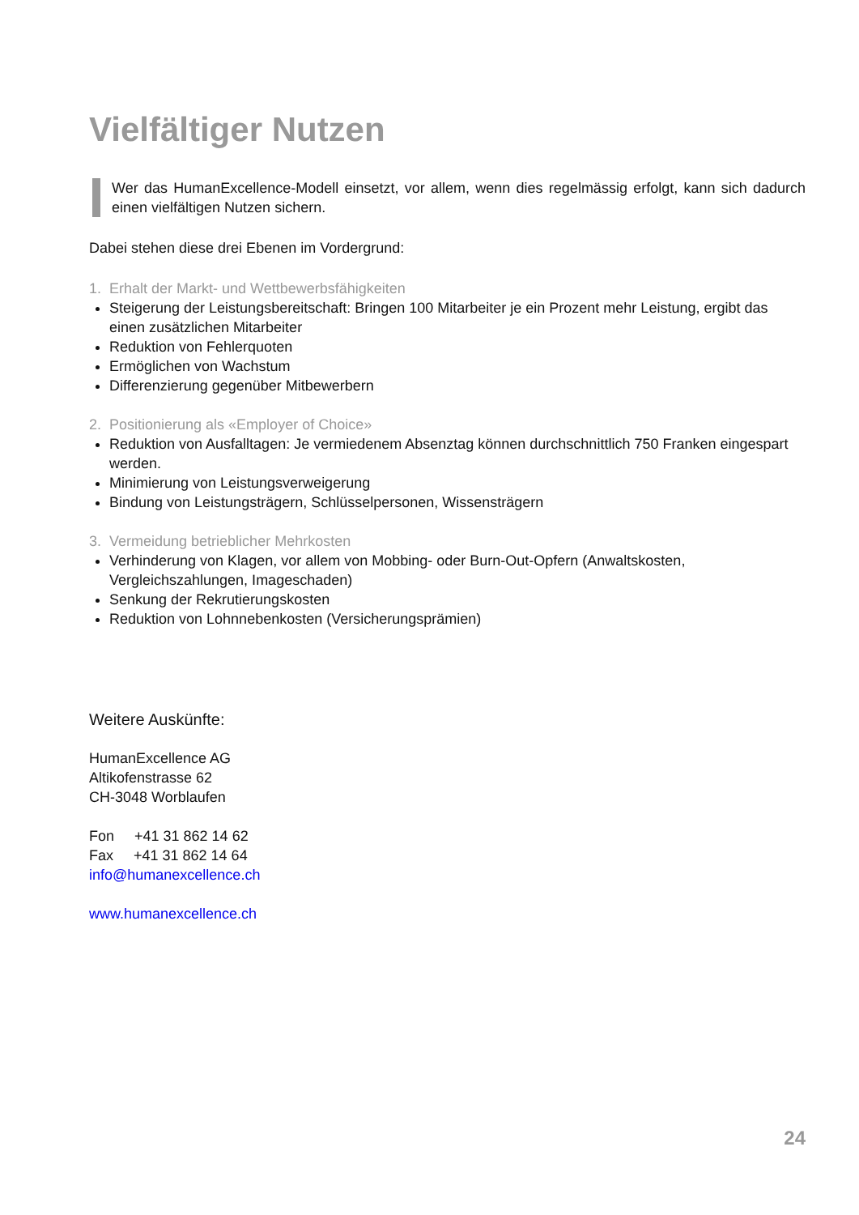Vielfältiger Nutzen
Wer das HumanExcellence-Modell einsetzt, vor allem, wenn dies regelmässig erfolgt, kann sich dadurch einen vielfältigen Nutzen sichern.
Dabei stehen diese drei Ebenen im Vordergrund:
1. Erhalt der Markt- und Wettbewerbsfähigkeiten
Steigerung der Leistungsbereitschaft: Bringen 100 Mitarbeiter je ein Prozent mehr Leistung, ergibt das einen zusätzlichen Mitarbeiter
Reduktion von Fehlerquoten
Ermöglichen von Wachstum
Differenzierung gegenüber Mitbewerbern
2. Positionierung als «Employer of Choice»
Reduktion von Ausfalltagen: Je vermiedenem Absenztag können durchschnittlich 750 Franken eingespart werden.
Minimierung von Leistungsverweigerung
Bindung von Leistungsträgern, Schlüsselpersonen, Wissensträgern
3. Vermeidung betrieblicher Mehrkosten
Verhinderung von Klagen, vor allem von Mobbing- oder Burn-Out-Opfern (Anwaltskosten, Vergleichszahlungen, Imageschaden)
Senkung der Rekrutierungskosten
Reduktion von Lohnnebenkosten (Versicherungsprämien)
Weitere Auskünfte:
HumanExcellence AG
Altikofenstrasse 62
CH-3048 Worblaufen
Fon +41 31 862 14 62
Fax +41 31 862 14 64
info@humanexcellence.ch
www.humanexcellence.ch
24